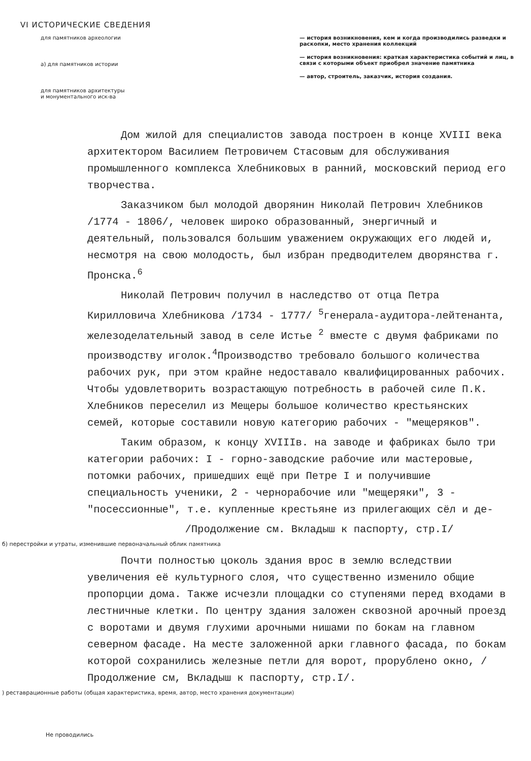VI ИСТОРИЧЕСКИЕ СВЕДЕНИЯ
для памятников археологии
а) для памятников истории
для памятников архитектуры
и монументального иск-ва
— история возникновения, кем и когда производились разведки и раскопки, место хранения коллекций
— история возникновения: краткая характеристика событий и лиц, в связи с которыми объект приобрел значение памятника
— автор, строитель, заказчик, история создания.
Дом жилой для специалистов завода построен в конце XVIII века архитектором Василием Петровичем Стасовым для обслуживания промышленного комплекса Хлебниковых в ранний, московский период его творчества.
Заказчиком был молодой дворянин Николай Петрович Хлебников /1774 - 1806/, человек широко образованный, энергичный и деятельный, пользовался большим уважением окружающих его людей и, несмотря на свою молодость, был избран предводителем дворянства г. Пронска.<sup>6</sup>
Николай Петрович получил в наследство от отца Петра Кирилловича Хлебникова /1734 - 1777/ <sup>5</sup>генерала-аудитора-лейтенанта, железоделательный завод в селе Истье <sup>2</sup> вместе с двумя фабриками по производству иголок.<sup>4</sup>Производство требовало большого количества рабочих рук, при этом крайне недоставало квалифицированных рабочих. Чтобы удовлетворить возрастающую потребность в рабочей силе П.К. Хлебников переселил из Мещеры большое количество крестьянских семей, которые составили новую категорию рабочих - "мещеряков".
Таким образом, к концу XVIIIв. на заводе и фабриках было три категории рабочих: I - горно-заводские рабочие или мастеровые, потомки рабочих, пришедших ещё при Петре I и получившие специальность ученики, 2 - чернорабочие или "мещеряки", 3 - "посессионные", т.е. купленные крестьяне из прилегающих сёл и де-
/Продолжение см. Вкладыш к паспорту, стр.I/
б) перестройки и утраты, изменившие первоначальный облик памятника
Почти полностью цоколь здания врос в землю вследствии увеличения её культурного слоя, что существенно изменило общие пропорции дома. Также исчезли площадки со ступенями перед входами в лестничные клетки. По центру здания заложен сквозной арочный проезд с воротами и двумя глухими арочными нишами по бокам на главном северном фасаде. На месте заложенной арки главного фасада, по бокам которой сохранились железные петли для ворот, прорублено окно, /Продолжение см, Вкладыш к паспорту, стр.I/.
) реставрационные работы (общая характеристика, время, автор, место хранения документации)
Не проводились